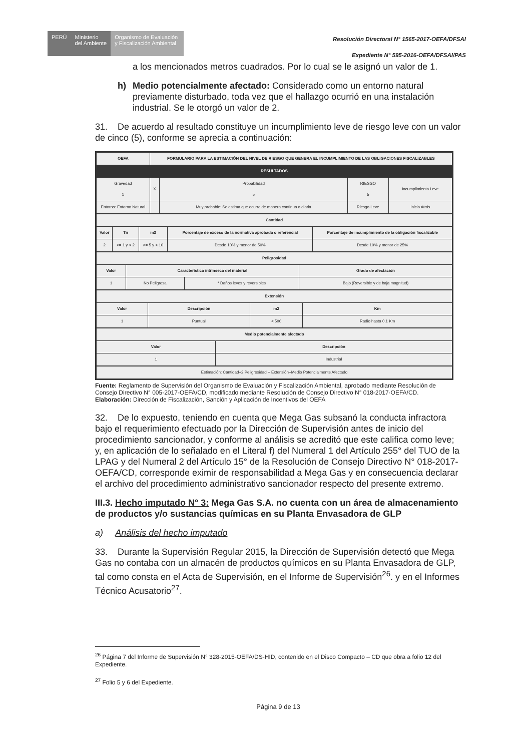PERÚ Ministerio
del Ambiente
Organismo de Evaluación y Fiscalización Ambiental
Resolución Directoral N° 1565-2017-OEFA/DFSAI
Expediente N° 595-2016-OEFA/DFSAI/PAS
a los mencionados metros cuadrados. Por lo cual se le asignó un valor de 1.
h) Medio potencialmente afectado: Considerado como un entorno natural previamente disturbado, toda vez que el hallazgo ocurrió en una instalación industrial. Se le otorgó un valor de 2.
31. De acuerdo al resultado constituye un incumplimiento leve de riesgo leve con un valor de cinco (5), conforme se aprecia a continuación:
| OEFA | FORMULARIO PARA LA ESTIMACIÓN DEL NIVEL DE RIESGO QUE GENERA EL INCUMPLIMIENTO DE LAS OBLIGACIONES FISCALIZABLES | | | |
| --- | --- | --- | --- | --- |
| RESULTADOS | | | | |
| Gravedad 1 | X | Probabilidad 5 | RIESGO 5 | Incumplimiento Leve |
| Entorno: Entorno Natural | | Muy probable: Se estima que ocurra de manera continua o diaria | Riesgo Leve | Inicio Atrás |
| Cantidad | | | | |
| --- | --- | --- | --- | --- |
| Valor | Tn | m3 | Porcentaje de exceso de la normativa aprobada o referencial | Porcentaje de incumplimiento de la obligación fiscalizable |
| 2 | >= 1 y < 2 | >= 5 y < 10 | Desde 10% y menor de 50% | Desde 10% y menor de 25% |
| Peligrosidad | | | |
| --- | --- | --- | --- |
| Valor | Característica intrínseca del material | | Grado de afectación |
| 1 | No Peligrosa | * Daños leves y reversibles | Bajo (Reversible y de baja magnitud) |
| Extensión | | | |
| --- | --- | --- | --- |
| Valor | Descripción | m2 | Km |
| 1 | Puntual | < 500 | Radio hasta 0,1 Km |
| Medio potencialmente afectado | |
| --- | --- |
| Valor | Descripción |
| 1 | Industrial |
| Estimación: Cantidad+2 Peligrosidad + Extensión+Medio Potencialmente Afectado |
Fuente: Reglamento de Supervisión del Organismo de Evaluación y Fiscalización Ambiental, aprobado mediante Resolución de Consejo Directivo N° 005-2017-OEFA/CD, modificado mediante Resolución de Consejo Directivo N° 018-2017-OEFA/CD.
Elaboración: Dirección de Fiscalización, Sanción y Aplicación de Incentivos del OEFA
32. De lo expuesto, teniendo en cuenta que Mega Gas subsanó la conducta infractora bajo el requerimiento efectuado por la Dirección de Supervisión antes de inicio del procedimiento sancionador, y conforme al análisis se acreditó que este califica como leve; y, en aplicación de lo señalado en el Literal f) del Numeral 1 del Artículo 255° del TUO de la LPAG y del Numeral 2 del Artículo 15° de la Resolución de Consejo Directivo N° 018-2017-OEFA/CD, corresponde eximir de responsabilidad a Mega Gas y en consecuencia declarar el archivo del procedimiento administrativo sancionador respecto del presente extremo.
III.3. Hecho imputado N° 3: Mega Gas S.A. no cuenta con un área de almacenamiento de productos y/o sustancias químicas en su Planta Envasadora de GLP
a) Análisis del hecho imputado
33. Durante la Supervisión Regular 2015, la Dirección de Supervisión detectó que Mega Gas no contaba con un almacén de productos químicos en su Planta Envasadora de GLP, tal como consta en el Acta de Supervisión, en el Informe de Supervisión<sup>26</sup>. y en el Informes Técnico Acusatorio<sup>27</sup>.
<sup>26</sup> Página 7 del Informe de Supervisión N° 328-2015-OEFA/DS-HID, contenido en el Disco Compacto – CD que obra a folio 12 del Expediente.
<sup>27</sup> Folio 5 y 6 del Expediente.
Página 9 de 13